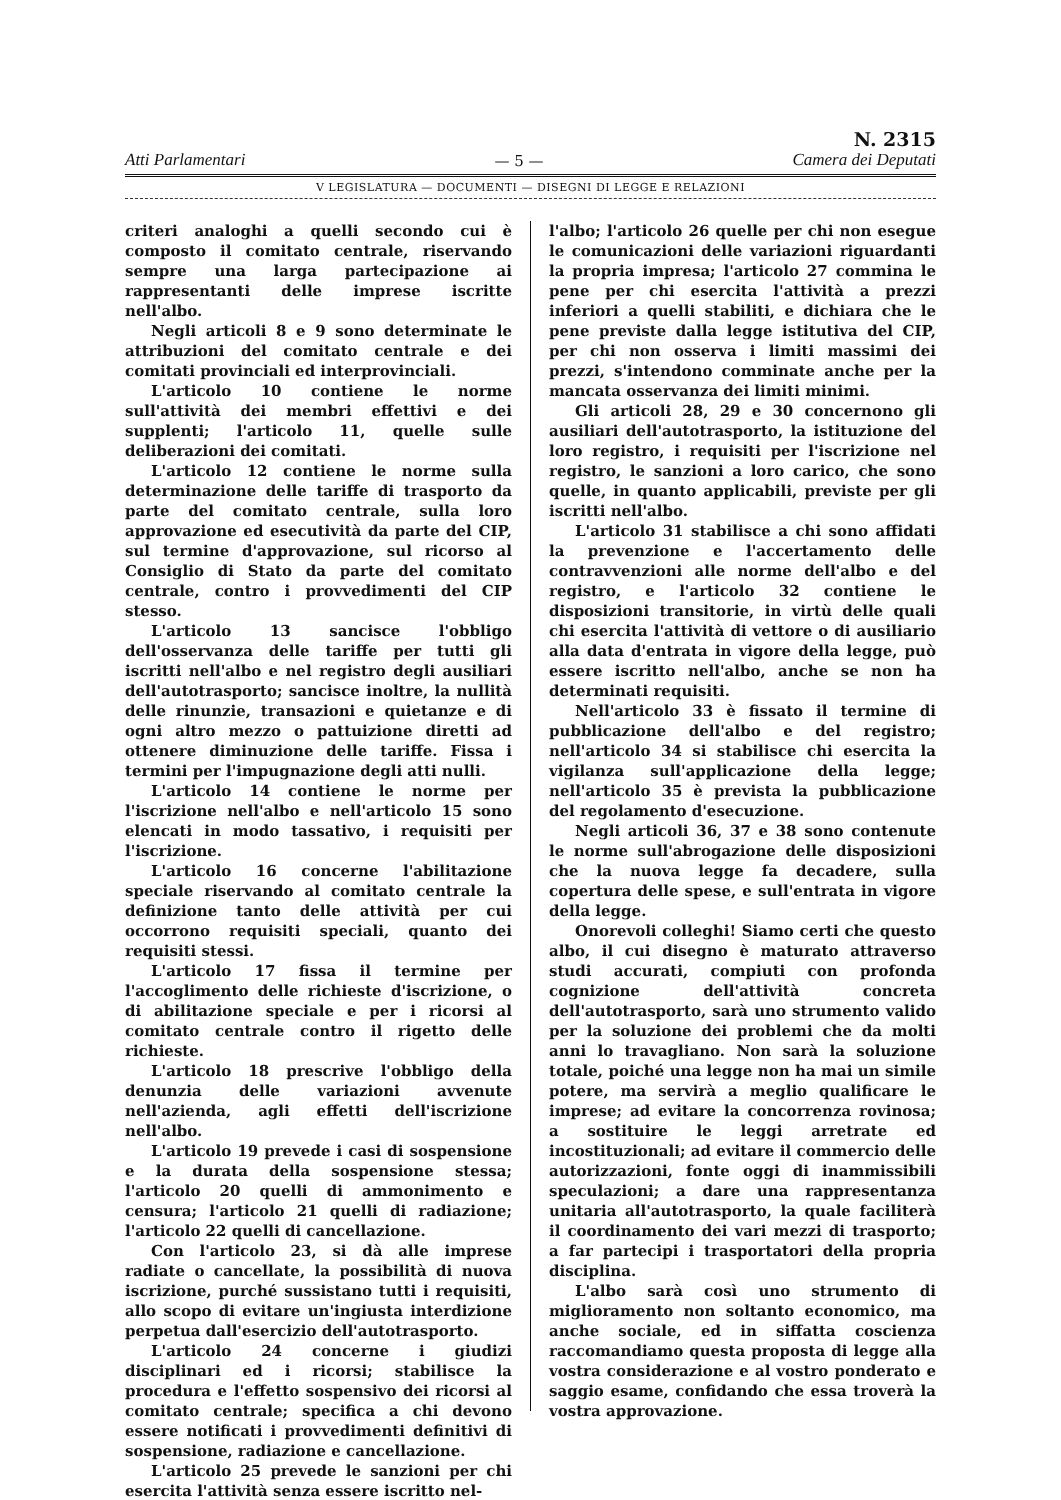Atti Parlamentari
— 5 —
N. 2315
Camera dei Deputati
V LEGISLATURA — DOCUMENTI — DISEGNI DI LEGGE E RELAZIONI
criteri analoghi a quelli secondo cui è composto il comitato centrale, riservando sempre una larga partecipazione ai rappresentanti delle imprese iscritte nell'albo.
Negli articoli 8 e 9 sono determinate le attribuzioni del comitato centrale e dei comitati provinciali ed interprovinciali.
L'articolo 10 contiene le norme sull'attività dei membri effettivi e dei supplenti; l'articolo 11, quelle sulle deliberazioni dei comitati.
L'articolo 12 contiene le norme sulla determinazione delle tariffe di trasporto da parte del comitato centrale, sulla loro approvazione ed esecutività da parte del CIP, sul termine d'approvazione, sul ricorso al Consiglio di Stato da parte del comitato centrale, contro i provvedimenti del CIP stesso.
L'articolo 13 sancisce l'obbligo dell'osservanza delle tariffe per tutti gli iscritti nell'albo e nel registro degli ausiliari dell'autotrasporto; sancisce inoltre, la nullità delle rinunzie, transazioni e quietanze e di ogni altro mezzo o pattuizione diretti ad ottenere diminuzione delle tariffe. Fissa i termini per l'impugnazione degli atti nulli.
L'articolo 14 contiene le norme per l'iscrizione nell'albo e nell'articolo 15 sono elencati in modo tassativo, i requisiti per l'iscrizione.
L'articolo 16 concerne l'abilitazione speciale riservando al comitato centrale la definizione tanto delle attività per cui occorrono requisiti speciali, quanto dei requisiti stessi.
L'articolo 17 fissa il termine per l'accoglimento delle richieste d'iscrizione, o di abilitazione speciale e per i ricorsi al comitato centrale contro il rigetto delle richieste.
L'articolo 18 prescrive l'obbligo della denunzia delle variazioni avvenute nell'azienda, agli effetti dell'iscrizione nell'albo.
L'articolo 19 prevede i casi di sospensione e la durata della sospensione stessa; l'articolo 20 quelli di ammonimento e censura; l'articolo 21 quelli di radiazione; l'articolo 22 quelli di cancellazione.
Con l'articolo 23, si dà alle imprese radiate o cancellate, la possibilità di nuova iscrizione, purché sussistano tutti i requisiti, allo scopo di evitare un'ingiusta interdizione perpetua dall'esercizio dell'autotrasporto.
L'articolo 24 concerne i giudizi disciplinari ed i ricorsi; stabilisce la procedura e l'effetto sospensivo dei ricorsi al comitato centrale; specifica a chi devono essere notificati i provvedimenti definitivi di sospensione, radiazione e cancellazione.
L'articolo 25 prevede le sanzioni per chi esercita l'attività senza essere iscritto nel-
l'albo; l'articolo 26 quelle per chi non esegue le comunicazioni delle variazioni riguardanti la propria impresa; l'articolo 27 commina le pene per chi esercita l'attività a prezzi inferiori a quelli stabiliti, e dichiara che le pene previste dalla legge istitutiva del CIP, per chi non osserva i limiti massimi dei prezzi, s'intendono comminate anche per la mancata osservanza dei limiti minimi.
Gli articoli 28, 29 e 30 concernono gli ausiliari dell'autotrasporto, la istituzione del loro registro, i requisiti per l'iscrizione nel registro, le sanzioni a loro carico, che sono quelle, in quanto applicabili, previste per gli iscritti nell'albo.
L'articolo 31 stabilisce a chi sono affidati la prevenzione e l'accertamento delle contravvenzioni alle norme dell'albo e del registro, e l'articolo 32 contiene le disposizioni transitorie, in virtù delle quali chi esercita l'attività di vettore o di ausiliario alla data d'entrata in vigore della legge, può essere iscritto nell'albo, anche se non ha determinati requisiti.
Nell'articolo 33 è fissato il termine di pubblicazione dell'albo e del registro; nell'articolo 34 si stabilisce chi esercita la vigilanza sull'applicazione della legge; nell'articolo 35 è prevista la pubblicazione del regolamento d'esecuzione.
Negli articoli 36, 37 e 38 sono contenute le norme sull'abrogazione delle disposizioni che la nuova legge fa decadere, sulla copertura delle spese, e sull'entrata in vigore della legge.
Onorevoli colleghi! Siamo certi che questo albo, il cui disegno è maturato attraverso studi accurati, compiuti con profonda cognizione dell'attività concreta dell'autotrasporto, sarà uno strumento valido per la soluzione dei problemi che da molti anni lo travagliano. Non sarà la soluzione totale, poiché una legge non ha mai un simile potere, ma servirà a meglio qualificare le imprese; ad evitare la concorrenza rovinosa; a sostituire le leggi arretrate ed incostituzionali; ad evitare il commercio delle autorizzazioni, fonte oggi di inammissibili speculazioni; a dare una rappresentanza unitaria all'autotrasporto, la quale faciliterà il coordinamento dei vari mezzi di trasporto; a far partecipi i trasportatori della propria disciplina.
L'albo sarà così uno strumento di miglioramento non soltanto economico, ma anche sociale, ed in siffatta coscienza raccomandiamo questa proposta di legge alla vostra considerazione e al vostro ponderato e saggio esame, confidando che essa troverà la vostra approvazione.